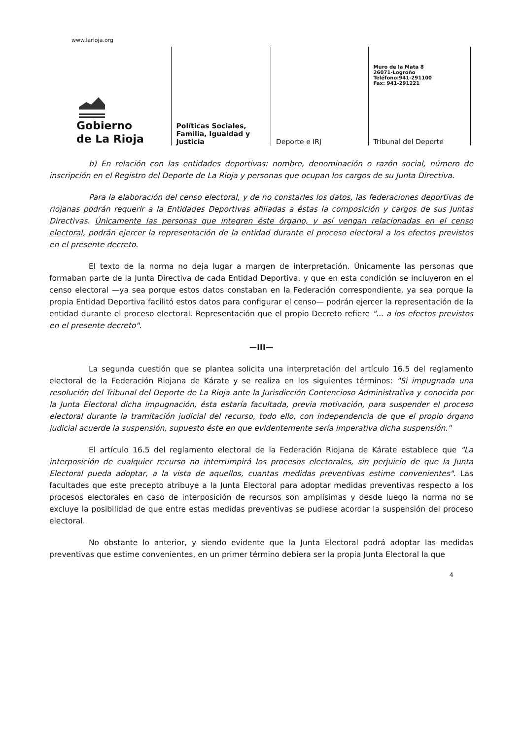www.larioja.org
Gobierno
de La Rioja
Políticas Sociales, Familia, Igualdad y Justicia
Deporte e IRJ
Muro de la Mata 8
26071-Logroño
Teléfono:941-291100
Fax: 941-291221
Tribunal del Deporte
b) En relación con las entidades deportivas: nombre, denominación o razón social, número de inscripción en el Registro del Deporte de La Rioja y personas que ocupan los cargos de su Junta Directiva.
Para la elaboración del censo electoral, y de no constarles los datos, las federaciones deportivas de riojanas podrán requerir a la Entidades Deportivas afiliadas a éstas la composición y cargos de sus Juntas Directivas. Únicamente las personas que integren éste órgano, y así vengan relacionadas en el censo electoral, podrán ejercer la representación de la entidad durante el proceso electoral a los efectos previstos en el presente decreto.
El texto de la norma no deja lugar a margen de interpretación. Únicamente las personas que formaban parte de la Junta Directiva de cada Entidad Deportiva, y que en esta condición se incluyeron en el censo electoral —ya sea porque estos datos constaban en la Federación correspondiente, ya sea porque la propia Entidad Deportiva facilitó estos datos para configurar el censo— podrán ejercer la representación de la entidad durante el proceso electoral. Representación que el propio Decreto refiere "... a los efectos previstos en el presente decreto".
—III—
La segunda cuestión que se plantea solicita una interpretación del artículo 16.5 del reglamento electoral de la Federación Riojana de Kárate y se realiza en los siguientes términos: "Si impugnada una resolución del Tribunal del Deporte de La Rioja ante la Jurisdicción Contencioso Administrativa y conocida por la Junta Electoral dicha impugnación, ésta estaría facultada, previa motivación, para suspender el proceso electoral durante la tramitación judicial del recurso, todo ello, con independencia de que el propio órgano judicial acuerde la suspensión, supuesto éste en que evidentemente sería imperativa dicha suspensión."
El artículo 16.5 del reglamento electoral de la Federación Riojana de Kárate establece que "La interposición de cualquier recurso no interrumpirá los procesos electorales, sin perjuicio de que la Junta Electoral pueda adoptar, a la vista de aquellos, cuantas medidas preventivas estime convenientes". Las facultades que este precepto atribuye a la Junta Electoral para adoptar medidas preventivas respecto a los procesos electorales en caso de interposición de recursos son amplísimas y desde luego la norma no se excluye la posibilidad de que entre estas medidas preventivas se pudiese acordar la suspensión del proceso electoral.
No obstante lo anterior, y siendo evidente que la Junta Electoral podrá adoptar las medidas preventivas que estime convenientes, en un primer término debiera ser la propia Junta Electoral la que
4